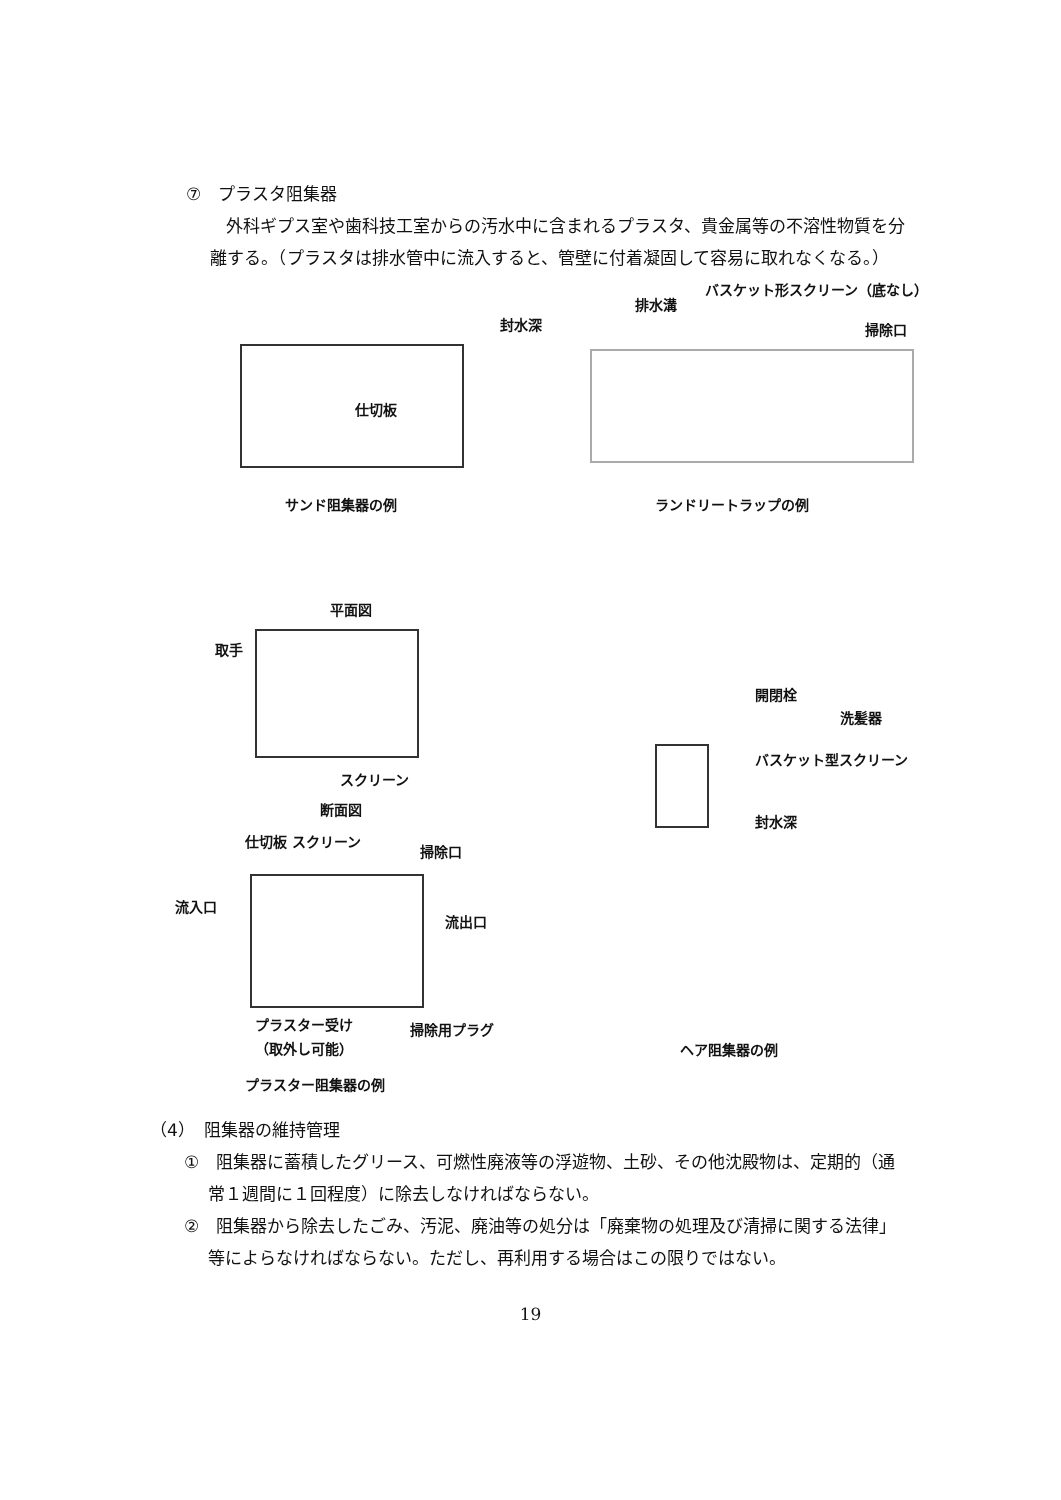⑦　プラスタ阻集器
外科ギプス室や歯科技工室からの汚水中に含まれるプラスタ、貴金属等の不溶性物質を分離する。（プラスタは排水管中に流入すると、管壁に付着凝固して容易に取れなくなる。）
封水深
仕切板
サンド阻集器の例
排水溝
バスケット形スクリーン（底なし）
掃除口
ランドリートラップの例
平面図
取手
スクリーン
断面図
仕切板 スクリーン
掃除口
流入口
流出口
プラスター受け
（取外し可能）
掃除用プラグ
プラスター阻集器の例
開閉栓
洗髪器
バスケット型スクリーン
封水深
ヘア阻集器の例
（4）　阻集器の維持管理
①　阻集器に蓄積したグリース、可燃性廃液等の浮遊物、土砂、その他沈殿物は、定期的（通常１週間に１回程度）に除去しなければならない。
②　阻集器から除去したごみ、汚泥、廃油等の処分は「廃棄物の処理及び清掃に関する法律」等によらなければならない。ただし、再利用する場合はこの限りではない。
19